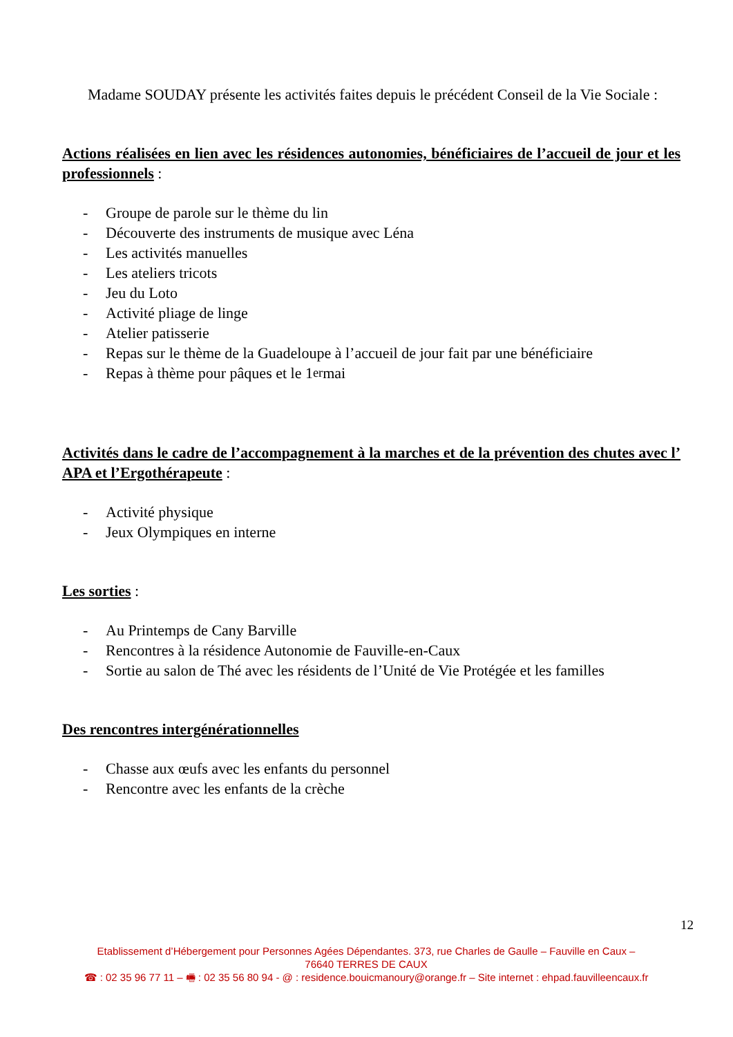Madame SOUDAY présente les activités faites depuis le précédent Conseil de la Vie Sociale :
Actions réalisées en lien avec les résidences autonomies, bénéficiaires de l’accueil de jour et les professionnels :
- Groupe de parole sur le thème du lin
- Découverte des instruments de musique avec Léna
- Les activités manuelles
- Les ateliers tricots
- Jeu du Loto
- Activité pliage de linge
- Atelier patisserie
- Repas sur le thème de la Guadeloupe à l’accueil de jour fait par une bénéficiaire
- Repas à thème pour pâques et le 1<sup>er</sup> mai
Activités dans le cadre de l’accompagnement à la marches et de la prévention des chutes avec l’ APA et l’Ergothérapeute :
- Activité physique
- Jeux Olympiques en interne
Les sorties :
- Au Printemps de Cany Barville
- Rencontres à la résidence Autonomie de Fauville-en-Caux
- Sortie au salon de Thé avec les résidents de l’Unité de Vie Protégée et les familles
Des rencontres intergénérationnelles
- Chasse aux œufs avec les enfants du personnel
- Rencontre avec les enfants de la crèche
12
Etablissement d’Hébergement pour Personnes Agées Dépendantes. 373, rue Charles de Gaulle – Fauville en Caux –
76640 TERRES DE CAUX
☎ : 02 35 96 77 11 – 🖷 : 02 35 56 80 94 - @ : residence.bouicmanoury@orange.fr – Site internet : ehpad.fauvilleencaux.fr